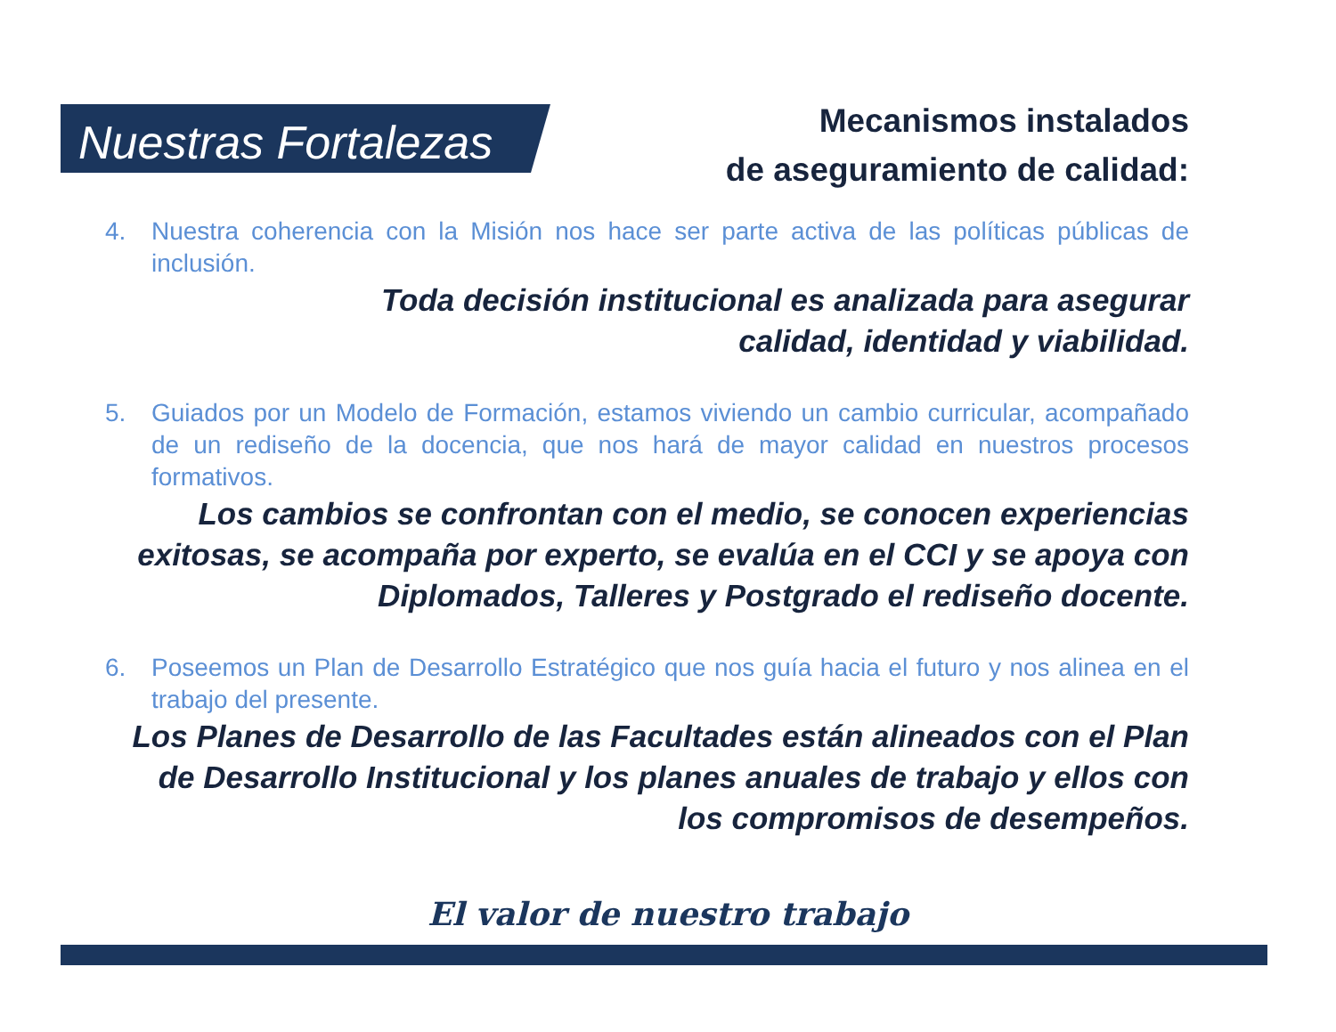Nuestras Fortalezas
Mecanismos instalados
de aseguramiento de calidad:
4. Nuestra coherencia con la Misión nos hace ser parte activa de las políticas públicas de inclusión.
Toda decisión institucional es analizada para asegurar
calidad, identidad y viabilidad.
5. Guiados por un Modelo de Formación, estamos viviendo un cambio curricular, acompañado de un rediseño de la docencia, que nos hará de mayor calidad en nuestros procesos formativos.
Los cambios se confrontan con el medio, se conocen experiencias exitosas, se acompaña por experto, se evalúa en el CCI y se apoya con Diplomados, Talleres y Postgrado el rediseño docente.
6. Poseemos un Plan de Desarrollo Estratégico que nos guía hacia el futuro y nos alinea en el trabajo del presente.
Los Planes de Desarrollo de las Facultades están alineados con el Plan de Desarrollo Institucional y los planes anuales de trabajo y ellos con los compromisos de desempeños.
El valor de nuestro trabajo